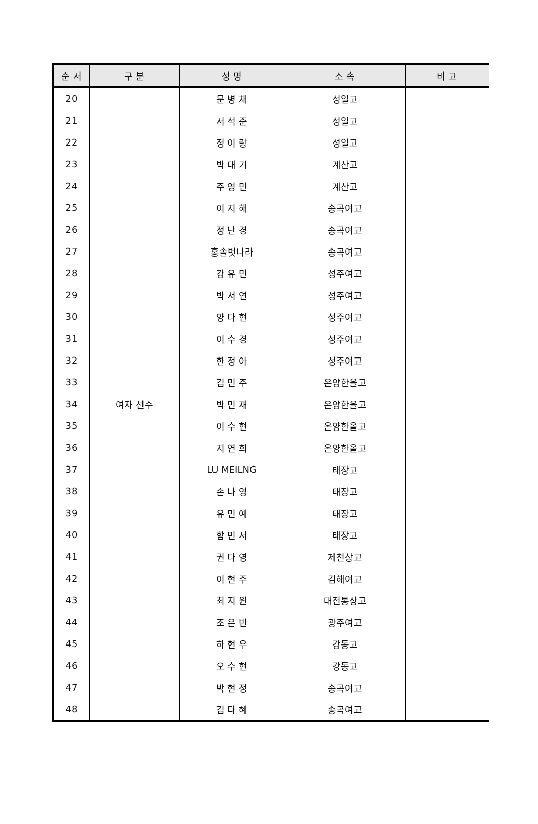| 순 서 | 구 분 | 성 명 | 소 속 | 비 고 |
| --- | --- | --- | --- | --- |
| 20 | 여자 선수 | 문 병 채 | 성일고 | |
| 21 | | 서 석 준 | 성일고 | |
| 22 | | 정 이 랑 | 성일고 | |
| 23 | | 박 대 기 | 계산고 | |
| 24 | | 주 영 민 | 계산고 | |
| 25 | | 이 지 해 | 송곡여고 | |
| 26 | | 정 난 경 | 송곡여고 | |
| 27 | | 홍솔벗나라 | 송곡여고 | |
| 28 | | 강 유 민 | 성주여고 | |
| 29 | | 박 서 연 | 성주여고 | |
| 30 | | 양 다 현 | 성주여고 | |
| 31 | | 이 수 경 | 성주여고 | |
| 32 | | 한 정 아 | 성주여고 | |
| 33 | | 김 민 주 | 온양한올고 | |
| 34 | | 박 민 재 | 온양한올고 | |
| 35 | | 이 수 현 | 온양한올고 | |
| 36 | | 지 연 희 | 온양한올고 | |
| 37 | | LU MEILNG | 태장고 | |
| 38 | | 손 나 영 | 태장고 | |
| 39 | | 유 민 예 | 태장고 | |
| 40 | | 함 민 서 | 태장고 | |
| 41 | | 권 다 영 | 제천상고 | |
| 42 | | 이 현 주 | 김해여고 | |
| 43 | | 최 지 원 | 대전통상고 | |
| 44 | | 조 은 빈 | 광주여고 | |
| 45 | | 하 현 우 | 강동고 | |
| 46 | | 오 수 현 | 강동고 | |
| 47 | | 박 현 정 | 송곡여고 | |
| 48 | | 김 다 혜 | 송곡여고 | |